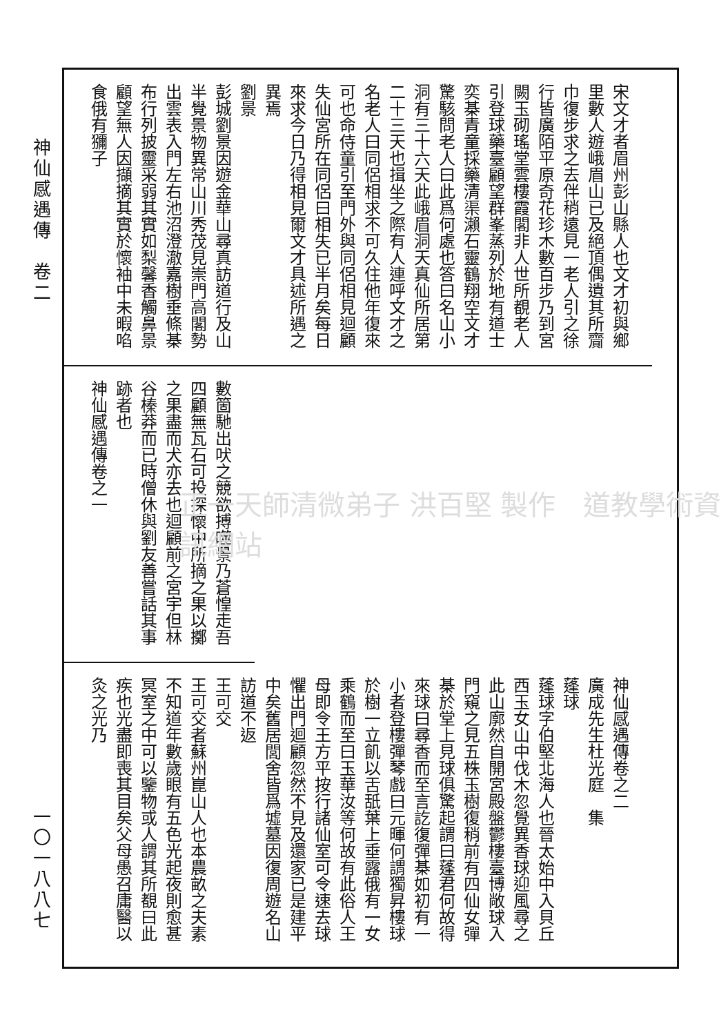神仙感遇傳　卷二
一〇一八八七
宋文才者眉州彭山縣人也文才初與鄉里數人遊峨眉山已及絕頂偶遺其所齎巾復步求之去伴稍遠見一老人引之徐行皆廣陌平原奇花珍木數百步乃到宮闕玉砌瑤堂雲樓霞閣非人世所覩老人引登球藥臺顧望群峯蒸列於地有道士奕棊青童採藥清渠瀨石靈鶴翔空文才驚駭問老人曰此爲何處也答曰名山小洞有三十六天此峨眉洞天真仙所居第二十三天也揖坐之際有人連呼文才之名老人曰同侶相求不可久住他年復來可也命侍童引至門外與同侶相見迴顧失仙宮所在同侶曰相失已半月矣每日來求今日乃得相見爾文才具述所遇之異焉
劉景
彭城劉景因遊金華山尋真訪道行及山半覺景物異常山川秀茂見崇門高閣勢出雲表入門左右池沼澄澈嘉樹垂條棊布行列披靈采弱其實如梨馨香觸鼻景顧望無人因擷摘其實於懷袖中未暇啗食俄有獼子
數箇馳出吠之競欲搏噬景乃蒼惶走吾四顧無瓦石可投探懷中所摘之果以擲之果盡而犬亦去也迴顧前之宮宇但林谷榛莽而已時僧休與劉友善嘗話其事跡者也
神仙感遇傳卷之一
神仙感遇傳卷之二
廣成先生杜光庭　集
蓬球
蓬球字伯堅北海人也晉太始中入貝丘西玉女山中伐木忽覺異香球迎風尋之此山廓然自開宮殿盤鬱樓臺博敞球入門窺之見五株玉樹復稍前有四仙女彈棊於堂上見球俱驚起謂曰蓬君何故得來球曰尋香而至言訖復彈棊如初有一小者登樓彈琴戲曰元暉何謂獨昇樓球於樹一立飢以舌舐葉上垂露俄有一女乘鶴而至曰玉華汝等何故有此俗人王母即令王方平按行諸仙室可令速去球懼出門迴顧忽然不見及還家已是建平中矣舊居閭舍皆爲墟墓因復周遊名山訪道不返
王可交
王可交者蘇州崑山人也本農畝之夫素不知道年數歲眼有五色光起夜則愈甚冥室之中可以鑒物或人謂其所覩曰此疾也光盡即喪其目矣父母愚召庸醫以灸之光乃
正一天師清微弟子 洪百堅 製作　道教學術資訊網站